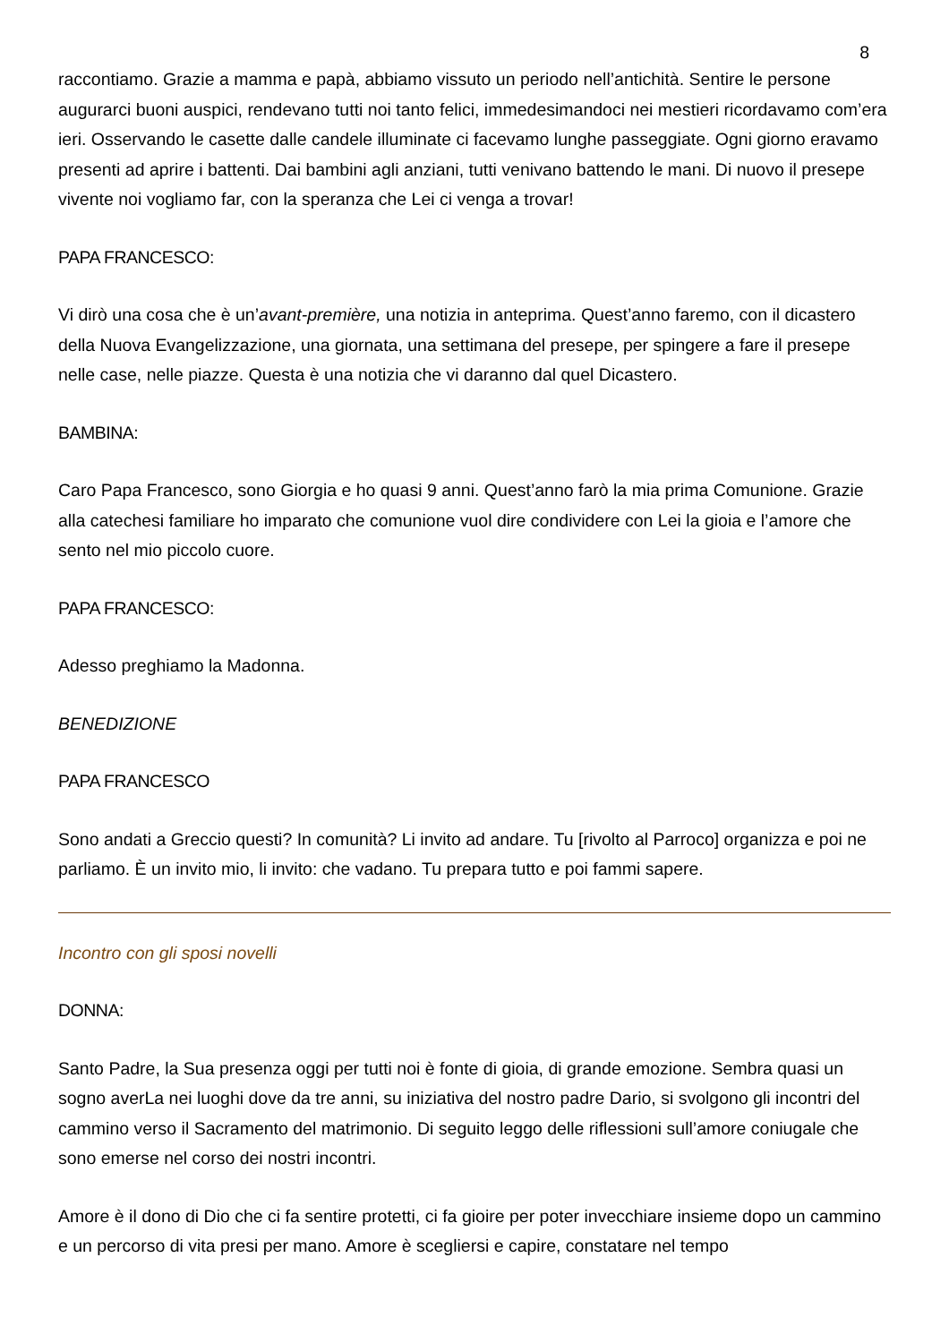8
raccontiamo. Grazie a mamma e papà, abbiamo vissuto un periodo nell’antichità. Sentire le persone augurarci buoni auspici, rendevano tutti noi tanto felici, immedesimandoci nei mestieri ricordavamo com’era ieri. Osservando le casette dalle candele illuminate ci facevamo lunghe passeggiate. Ogni giorno eravamo presenti ad aprire i battenti. Dai bambini agli anziani, tutti venivano battendo le mani. Di nuovo il presepe vivente noi vogliamo far, con la speranza che Lei ci venga a trovar!
PAPA FRANCESCO:
Vi dirò una cosa che è un’avant-première, una notizia in anteprima. Quest’anno faremo, con il dicastero della Nuova Evangelizzazione, una giornata, una settimana del presepe, per spingere a fare il presepe nelle case, nelle piazze. Questa è una notizia che vi daranno dal quel Dicastero.
BAMBINA:
Caro Papa Francesco, sono Giorgia e ho quasi 9 anni. Quest’anno farò la mia prima Comunione. Grazie alla catechesi familiare ho imparato che comunione vuol dire condividere con Lei la gioia e l’amore che sento nel mio piccolo cuore.
PAPA FRANCESCO:
Adesso preghiamo la Madonna.
BENEDIZIONE
PAPA FRANCESCO
Sono andati a Greccio questi? In comunità? Li invito ad andare. Tu [rivolto al Parroco] organizza e poi ne parliamo. È un invito mio, li invito: che vadano. Tu prepara tutto e poi fammi sapere.
Incontro con gli sposi novelli
DONNA:
Santo Padre, la Sua presenza oggi per tutti noi è fonte di gioia, di grande emozione. Sembra quasi un sogno averLa nei luoghi dove da tre anni, su iniziativa del nostro padre Dario, si svolgono gli incontri del cammino verso il Sacramento del matrimonio. Di seguito leggo delle riflessioni sull’amore coniugale che sono emerse nel corso dei nostri incontri.
Amore è il dono di Dio che ci fa sentire protetti, ci fa gioire per poter invecchiare insieme dopo un cammino e un percorso di vita presi per mano. Amore è scegliersi e capire, constatare nel tempo